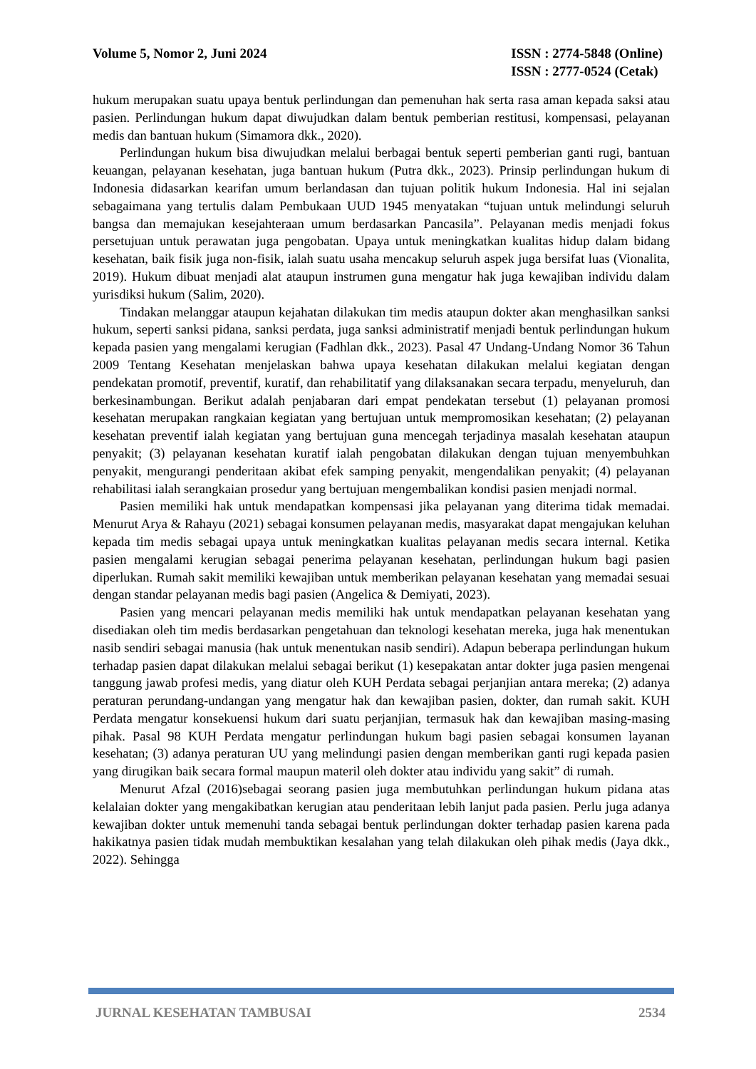Volume 5, Nomor 2, Juni 2024 ISSN : 2774-5848 (Online)
ISSN : 2777-0524 (Cetak)
hukum merupakan suatu upaya bentuk perlindungan dan pemenuhan hak serta rasa aman kepada saksi atau pasien. Perlindungan hukum dapat diwujudkan dalam bentuk pemberian restitusi, kompensasi, pelayanan medis dan bantuan hukum (Simamora dkk., 2020).
Perlindungan hukum bisa diwujudkan melalui berbagai bentuk seperti pemberian ganti rugi, bantuan keuangan, pelayanan kesehatan, juga bantuan hukum (Putra dkk., 2023). Prinsip perlindungan hukum di Indonesia didasarkan kearifan umum berlandasan dan tujuan politik hukum Indonesia. Hal ini sejalan sebagaimana yang tertulis dalam Pembukaan UUD 1945 menyatakan “tujuan untuk melindungi seluruh bangsa dan memajukan kesejahteraan umum berdasarkan Pancasila”. Pelayanan medis menjadi fokus persetujuan untuk perawatan juga pengobatan. Upaya untuk meningkatkan kualitas hidup dalam bidang kesehatan, baik fisik juga non-fisik, ialah suatu usaha mencakup seluruh aspek juga bersifat luas (Vionalita, 2019). Hukum dibuat menjadi alat ataupun instrumen guna mengatur hak juga kewajiban individu dalam yurisdiksi hukum (Salim, 2020).
Tindakan melanggar ataupun kejahatan dilakukan tim medis ataupun dokter akan menghasilkan sanksi hukum, seperti sanksi pidana, sanksi perdata, juga sanksi administratif menjadi bentuk perlindungan hukum kepada pasien yang mengalami kerugian (Fadhlan dkk., 2023). Pasal 47 Undang-Undang Nomor 36 Tahun 2009 Tentang Kesehatan menjelaskan bahwa upaya kesehatan dilakukan melalui kegiatan dengan pendekatan promotif, preventif, kuratif, dan rehabilitatif yang dilaksanakan secara terpadu, menyeluruh, dan berkesinambungan. Berikut adalah penjabaran dari empat pendekatan tersebut (1) pelayanan promosi kesehatan merupakan rangkaian kegiatan yang bertujuan untuk mempromosikan kesehatan; (2) pelayanan kesehatan preventif ialah kegiatan yang bertujuan guna mencegah terjadinya masalah kesehatan ataupun penyakit; (3) pelayanan kesehatan kuratif ialah pengobatan dilakukan dengan tujuan menyembuhkan penyakit, mengurangi penderitaan akibat efek samping penyakit, mengendalikan penyakit; (4) pelayanan rehabilitasi ialah serangkaian prosedur yang bertujuan mengembalikan kondisi pasien menjadi normal.
Pasien memiliki hak untuk mendapatkan kompensasi jika pelayanan yang diterima tidak memadai. Menurut Arya & Rahayu (2021) sebagai konsumen pelayanan medis, masyarakat dapat mengajukan keluhan kepada tim medis sebagai upaya untuk meningkatkan kualitas pelayanan medis secara internal. Ketika pasien mengalami kerugian sebagai penerima pelayanan kesehatan, perlindungan hukum bagi pasien diperlukan. Rumah sakit memiliki kewajiban untuk memberikan pelayanan kesehatan yang memadai sesuai dengan standar pelayanan medis bagi pasien (Angelica & Demiyati, 2023).
Pasien yang mencari pelayanan medis memiliki hak untuk mendapatkan pelayanan kesehatan yang disediakan oleh tim medis berdasarkan pengetahuan dan teknologi kesehatan mereka, juga hak menentukan nasib sendiri sebagai manusia (hak untuk menentukan nasib sendiri). Adapun beberapa perlindungan hukum terhadap pasien dapat dilakukan melalui sebagai berikut (1) kesepakatan antar dokter juga pasien mengenai tanggung jawab profesi medis, yang diatur oleh KUH Perdata sebagai perjanjian antara mereka; (2) adanya peraturan perundang-undangan yang mengatur hak dan kewajiban pasien, dokter, dan rumah sakit. KUH Perdata mengatur konsekuensi hukum dari suatu perjanjian, termasuk hak dan kewajiban masing-masing pihak. Pasal 98 KUH Perdata mengatur perlindungan hukum bagi pasien sebagai konsumen layanan kesehatan; (3) adanya peraturan UU yang melindungi pasien dengan memberikan ganti rugi kepada pasien yang dirugikan baik secara formal maupun materil oleh dokter atau individu yang sakit” di rumah.
Menurut Afzal (2016)sebagai seorang pasien juga membutuhkan perlindungan hukum pidana atas kelalaian dokter yang mengakibatkan kerugian atau penderitaan lebih lanjut pada pasien. Perlu juga adanya kewajiban dokter untuk memenuhi tanda sebagai bentuk perlindungan dokter terhadap pasien karena pada hakikatnya pasien tidak mudah membuktikan kesalahan yang telah dilakukan oleh pihak medis (Jaya dkk., 2022). Sehingga
JURNAL KESEHATAN TAMBUSAI 2534